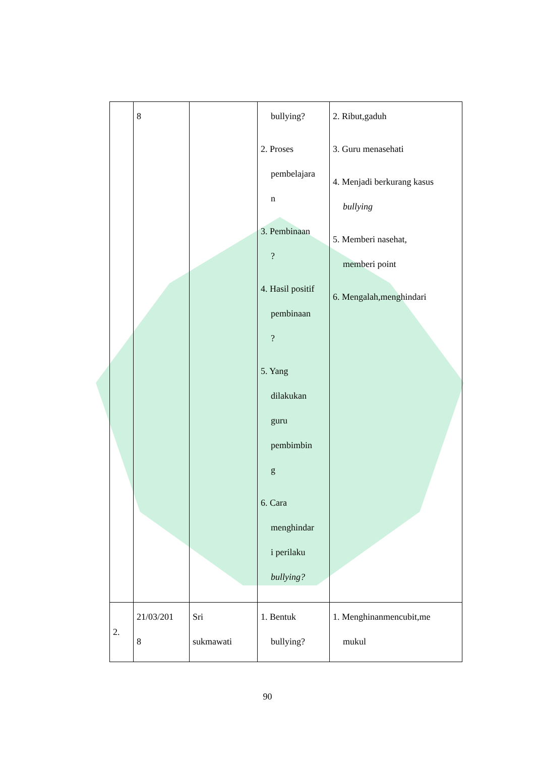| | 8 | | bullying? 2. Proses pembelajara n 3. Pembinaan ? 4. Hasil positif pembinaan ? 5. Yang dilakukan guru pembimbin g 6. Cara menghindar i perilaku bullying? | 2. Ribut,gaduh 3. Guru menasehati 4. Menjadi berkurang kasus bullying 5. Memberi nasehat, memberi point 6. Mengalah,menghindari |
| 2. | 21/03/201 8 | Sri sukmawati | 1. Bentuk bullying? | 1. Menghinanmencubit,me mukul |
90